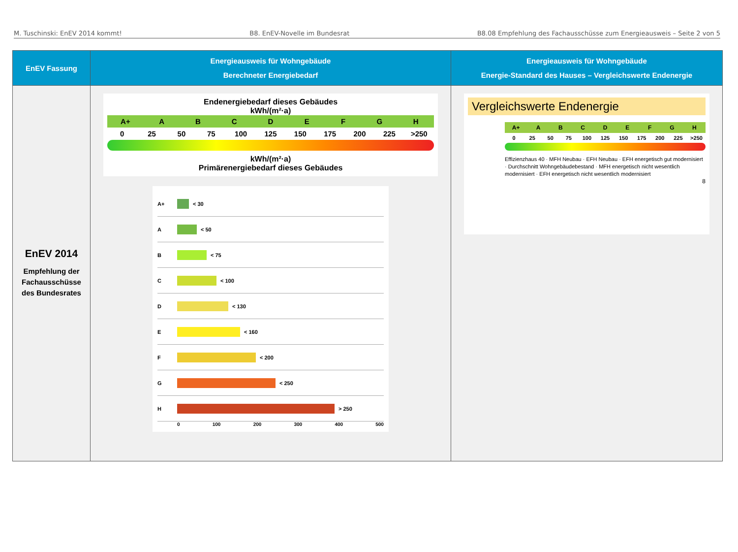M. Tuschinski: EnEV 2014 kommt! B8. EnEV-Novelle im Bundesrat B8.08 Empfehlung des Fachausschüsse zum Energieausweis – Seite 2 von 5
| EnEV Fassung | Energieausweis für Wohngebäude Berechneter Energiebedarf | Energieausweis für Wohngebäude Energie-Standard des Hauses – Vergleichswerte Endenergie |
| --- | --- | --- |
| EnEV 2014 Empfehlung der Fachausschüsse des Bundesrates | Endenergiebedarf dieses Gebäudes kWh/(m²·a) A+ A B C D E F G H 0 25 50 75 100 125 150 175 200 225 >250 kWh/(m²·a) Primärenergiebedarf dieses Gebäudes A+ < 30 A < 50 B < 75 C < 100 D < 130 E < 160 F < 200 G < 250 H > 250 0 100 200 300 400 500 | Vergleichswerte Endenergie A+ A B C D E F G H 0 25 50 75 100 125 150 175 200 225 >250 Effizienzhaus 40 · MFH Neubau · EFH Neubau · EFH energetisch gut modernisiert · Durchschnitt Wohngebäudebestand · MFH energetisch nicht wesentlich modernisiert · EFH energetisch nicht wesentlich modernisiert 8 |